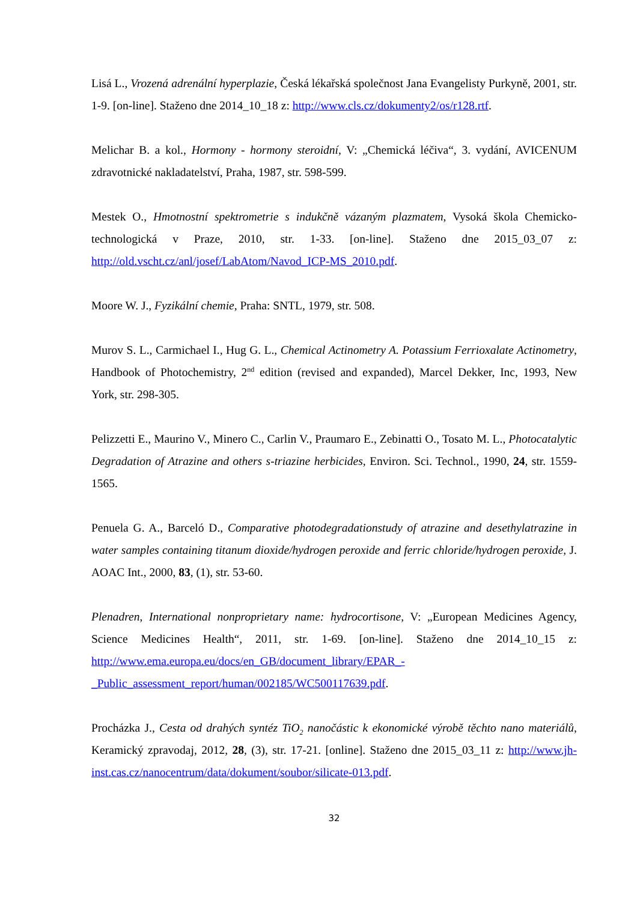Lisá L., Vrozená adrenální hyperplazie, Česká lékařská společnost Jana Evangelisty Purkyně, 2001, str. 1-9. [on-line]. Staženo dne 2014_10_18 z: http://www.cls.cz/dokumenty2/os/r128.rtf.
Melichar B. a kol., Hormony - hormony steroidní, V: „Chemická léčiva“, 3. vydání, AVICENUM zdravotnické nakladatelství, Praha, 1987, str. 598-599.
Mestek O., Hmotnostní spektrometrie s indukčně vázaným plazmatem, Vysoká škola Chemicko-technologická v Praze, 2010, str. 1-33. [on-line]. Staženo dne 2015_03_07 z: http://old.vscht.cz/anl/josef/LabAtom/Navod_ICP-MS_2010.pdf.
Moore W. J., Fyzikální chemie, Praha: SNTL, 1979, str. 508.
Murov S. L., Carmichael I., Hug G. L., Chemical Actinometry A. Potassium Ferrioxalate Actinometry, Handbook of Photochemistry, 2<sup>nd</sup> edition (revised and expanded), Marcel Dekker, Inc, 1993, New York, str. 298-305.
Pelizzetti E., Maurino V., Minero C., Carlin V., Praumaro E., Zebinatti O., Tosato M. L., Photocatalytic Degradation of Atrazine and others s-triazine herbicides, Environ. Sci. Technol., 1990, 24, str. 1559-1565.
Penuela G. A., Barceló D., Comparative photodegradationstudy of atrazine and desethylatrazine in water samples containing titanum dioxide/hydrogen peroxide and ferric chloride/hydrogen peroxide, J. AOAC Int., 2000, 83, (1), str. 53-60.
Plenadren, International nonproprietary name: hydrocortisone, V: „European Medicines Agency, Science Medicines Health“, 2011, str. 1-69. [on-line]. Staženo dne 2014_10_15 z: http://www.ema.europa.eu/docs/en_GB/document_library/EPAR_-
_Public_assessment_report/human/002185/WC500117639.pdf.
Procházka J., Cesta od drahých syntéz TiO<sub>2</sub> nanočástic k ekonomické výrobě těchto nano materiálů, Keramický zpravodaj, 2012, 28, (3), str. 17-21. [online]. Staženo dne 2015_03_11 z: http://www.jh-inst.cas.cz/nanocentrum/data/dokument/soubor/silicate-013.pdf.
32